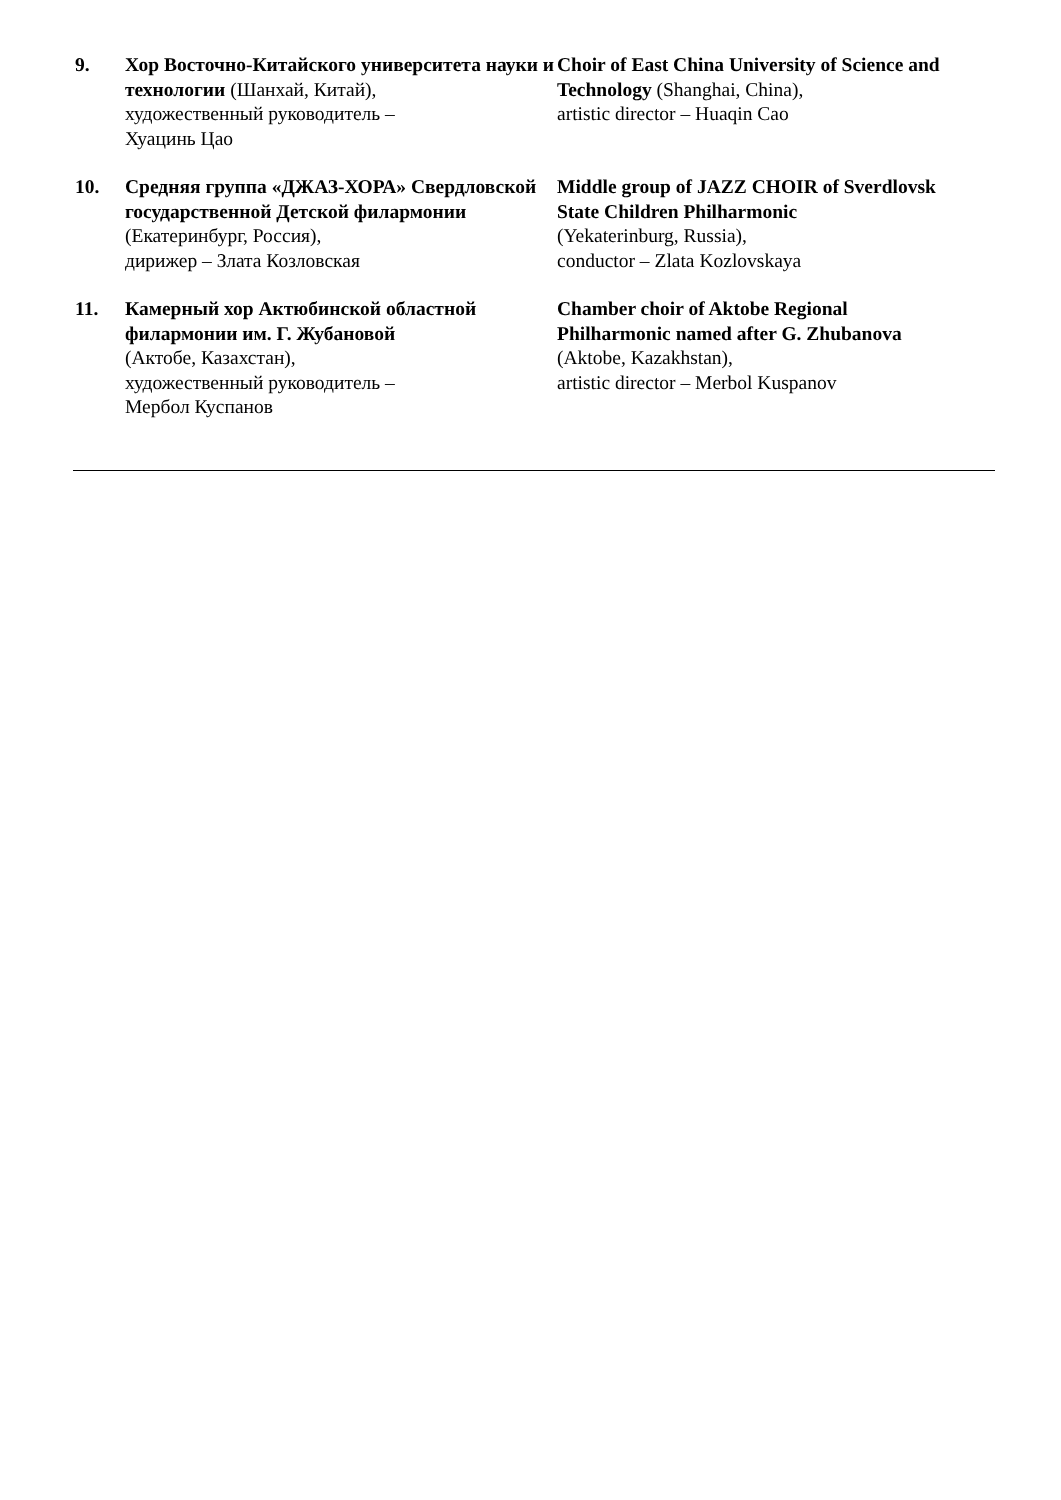9. Хор Восточно-Китайского университета науки и технологии (Шанхай, Китай),
художественный руководитель –
Хуацинь Цао
Choir of East China University of Science and Technology (Shanghai, China),
artistic director – Huaqin Cao
10. Средняя группа «ДЖАЗ-ХОРА» Свердловской государственной Детской филармонии (Екатеринбург, Россия),
дирижер – Злата Козловская
Middle group of JAZZ CHOIR of Sverdlovsk State Children Philharmonic
(Yekaterinburg, Russia),
conductor – Zlata Kozlovskaya
11. Камерный хор Актюбинской областной филармонии им. Г. Жубановой
(Актобе, Казахстан),
художественный руководитель –
Мербол Куспанов
Chamber choir of Aktobe Regional Philharmonic named after G. Zhubanova
(Aktobe, Kazakhstan),
artistic director – Merbol Kuspanov